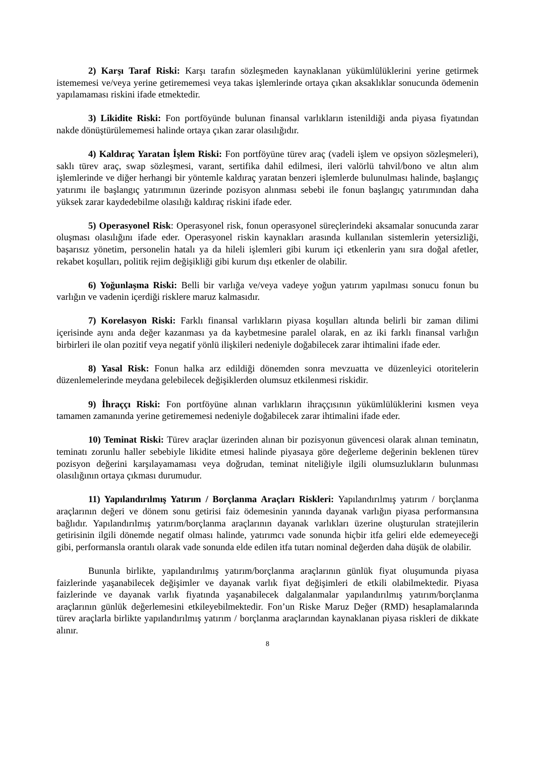2) Karşı Taraf Riski: Karşı tarafın sözleşmeden kaynaklanan yükümlülüklerini yerine getirmek istememesi ve/veya yerine getirememesi veya takas işlemlerinde ortaya çıkan aksaklıklar sonucunda ödemenin yapılamaması riskini ifade etmektedir.
3) Likidite Riski: Fon portföyünde bulunan finansal varlıkların istenildiği anda piyasa fiyatından nakde dönüştürülememesi halinde ortaya çıkan zarar olasılığıdır.
4) Kaldıraç Yaratan İşlem Riski: Fon portföyüne türev araç (vadeli işlem ve opsiyon sözleşmeleri), saklı türev araç, swap sözleşmesi, varant, sertifika dahil edilmesi, ileri valörlü tahvil/bono ve altın alım işlemlerinde ve diğer herhangi bir yöntemle kaldıraç yaratan benzeri işlemlerde bulunulması halinde, başlangıç yatırımı ile başlangıç yatırımının üzerinde pozisyon alınması sebebi ile fonun başlangıç yatırımından daha yüksek zarar kaydedebilme olasılığı kaldıraç riskini ifade eder.
5) Operasyonel Risk: Operasyonel risk, fonun operasyonel süreçlerindeki aksamalar sonucunda zarar oluşması olasılığını ifade eder. Operasyonel riskin kaynakları arasında kullanılan sistemlerin yetersizliği, başarısız yönetim, personelin hatalı ya da hileli işlemleri gibi kurum içi etkenlerin yanı sıra doğal afetler, rekabet koşulları, politik rejim değişikliği gibi kurum dışı etkenler de olabilir.
6) Yoğunlaşma Riski: Belli bir varlığa ve/veya vadeye yoğun yatırım yapılması sonucu fonun bu varlığın ve vadenin içerdiği risklere maruz kalmasıdır.
7) Korelasyon Riski: Farklı finansal varlıkların piyasa koşulları altında belirli bir zaman dilimi içerisinde aynı anda değer kazanması ya da kaybetmesine paralel olarak, en az iki farklı finansal varlığın birbirleri ile olan pozitif veya negatif yönlü ilişkileri nedeniyle doğabilecek zarar ihtimalini ifade eder.
8) Yasal Risk: Fonun halka arz edildiği dönemden sonra mevzuatta ve düzenleyici otoritelerin düzenlemelerinde meydana gelebilecek değişiklerden olumsuz etkilenmesi riskidir.
9) İhraççı Riski: Fon portföyüne alınan varlıkların ihraççısının yükümlülüklerini kısmen veya tamamen zamanında yerine getirememesi nedeniyle doğabilecek zarar ihtimalini ifade eder.
10) Teminat Riski: Türev araçlar üzerinden alınan bir pozisyonun güvencesi olarak alınan teminatın, teminatı zorunlu haller sebebiyle likidite etmesi halinde piyasaya göre değerleme değerinin beklenen türev pozisyon değerini karşılayamaması veya doğrudan, teminat niteliğiyle ilgili olumsuzlukların bulunması olasılığının ortaya çıkması durumudur.
11) Yapılandırılmış Yatırım / Borçlanma Araçları Riskleri: Yapılandırılmış yatırım / borçlanma araçlarının değeri ve dönem sonu getirisi faiz ödemesinin yanında dayanak varlığın piyasa performansına bağlıdır. Yapılandırılmış yatırım/borçlanma araçlarının dayanak varlıkları üzerine oluşturulan stratejilerin getirisinin ilgili dönemde negatif olması halinde, yatırımcı vade sonunda hiçbir itfa geliri elde edemeyeceği gibi, performansla orantılı olarak vade sonunda elde edilen itfa tutarı nominal değerden daha düşük de olabilir.
Bununla birlikte, yapılandırılmış yatırım/borçlanma araçlarının günlük fiyat oluşumunda piyasa faizlerinde yaşanabilecek değişimler ve dayanak varlık fiyat değişimleri de etkili olabilmektedir. Piyasa faizlerinde ve dayanak varlık fiyatında yaşanabilecek dalgalanmalar yapılandırılmış yatırım/borçlanma araçlarının günlük değerlemesini etkileyebilmektedir. Fon’un Riske Maruz Değer (RMD) hesaplamalarında türev araçlarla birlikte yapılandırılmış yatırım / borçlanma araçlarından kaynaklanan piyasa riskleri de dikkate alınır.
8